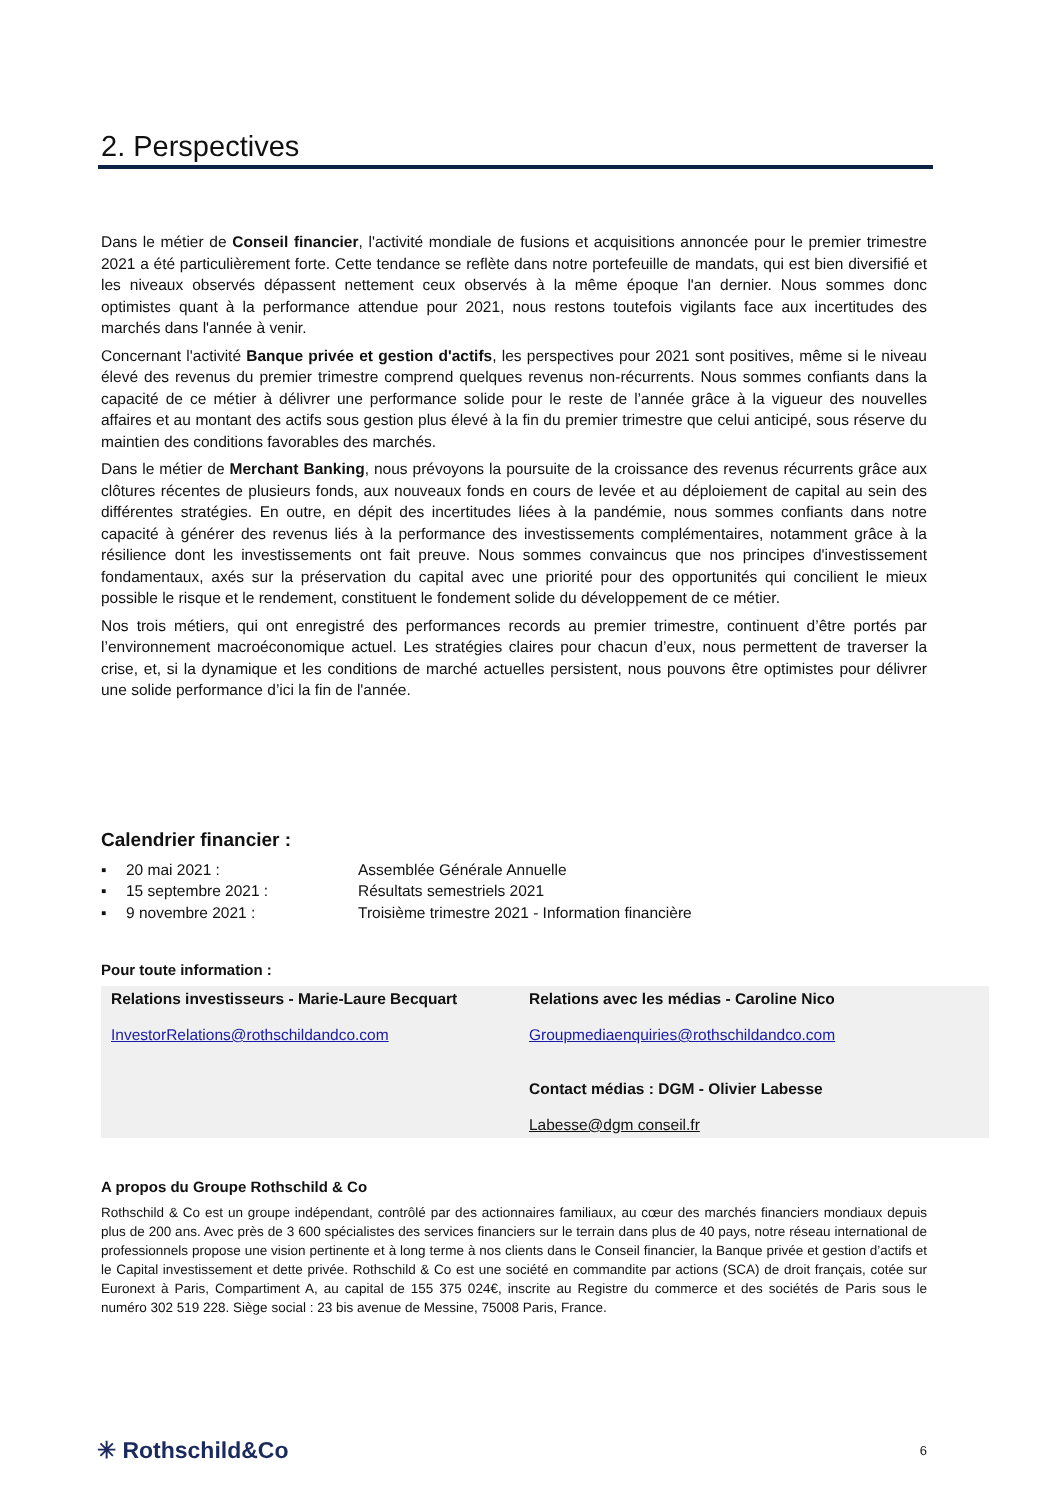2. Perspectives
Dans le métier de Conseil financier, l'activité mondiale de fusions et acquisitions annoncée pour le premier trimestre 2021 a été particulièrement forte. Cette tendance se reflète dans notre portefeuille de mandats, qui est bien diversifié et les niveaux observés dépassent nettement ceux observés à la même époque l'an dernier. Nous sommes donc optimistes quant à la performance attendue pour 2021, nous restons toutefois vigilants face aux incertitudes des marchés dans l'année à venir.
Concernant l'activité Banque privée et gestion d'actifs, les perspectives pour 2021 sont positives, même si le niveau élevé des revenus du premier trimestre comprend quelques revenus non-récurrents. Nous sommes confiants dans la capacité de ce métier à délivrer une performance solide pour le reste de l’année grâce à la vigueur des nouvelles affaires et au montant des actifs sous gestion plus élevé à la fin du premier trimestre que celui anticipé, sous réserve du maintien des conditions favorables des marchés.
Dans le métier de Merchant Banking, nous prévoyons la poursuite de la croissance des revenus récurrents grâce aux clôtures récentes de plusieurs fonds, aux nouveaux fonds en cours de levée et au déploiement de capital au sein des différentes stratégies. En outre, en dépit des incertitudes liées à la pandémie, nous sommes confiants dans notre capacité à générer des revenus liés à la performance des investissements complémentaires, notamment grâce à la résilience dont les investissements ont fait preuve. Nous sommes convaincus que nos principes d'investissement fondamentaux, axés sur la préservation du capital avec une priorité pour des opportunités qui concilient le mieux possible le risque et le rendement, constituent le fondement solide du développement de ce métier.
Nos trois métiers, qui ont enregistré des performances records au premier trimestre, continuent d’être portés par l’environnement macroéconomique actuel. Les stratégies claires pour chacun d’eux, nous permettent de traverser la crise, et, si la dynamique et les conditions de marché actuelles persistent, nous pouvons être optimistes pour délivrer une solide performance d’ici la fin de l'année.
Calendrier financier :
▪ 20 mai 2021 : Assemblée Générale Annuelle
▪ 15 septembre 2021 : Résultats semestriels 2021
▪ 9 novembre 2021 : Troisième trimestre 2021 - Information financière
Pour toute information :
| Relations investisseurs - Marie-Laure Becquart InvestorRelations@rothschildandco.com | Relations avec les médias - Caroline Nico Groupmediaenquiries@rothschildandco.com Contact médias : DGM - Olivier Labesse Labesse@dgm conseil.fr |
A propos du Groupe Rothschild & Co
Rothschild & Co est un groupe indépendant, contrôlé par des actionnaires familiaux, au cœur des marchés financiers mondiaux depuis plus de 200 ans. Avec près de 3 600 spécialistes des services financiers sur le terrain dans plus de 40 pays, notre réseau international de professionnels propose une vision pertinente et à long terme à nos clients dans le Conseil financier, la Banque privée et gestion d’actifs et le Capital investissement et dette privée. Rothschild & Co est une société en commandite par actions (SCA) de droit français, cotée sur Euronext à Paris, Compartiment A, au capital de 155 375 024€, inscrite au Registre du commerce et des sociétés de Paris sous le numéro 302 519 228. Siège social : 23 bis avenue de Messine, 75008 Paris, France.
✳ Rothschild&Co 6